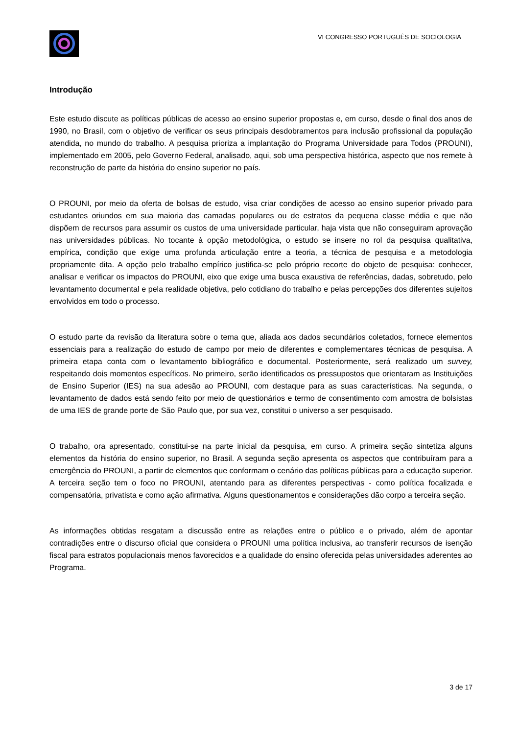VI CONGRESSO PORTUGUÊS DE SOCIOLOGIA
Introdução
Este estudo discute as políticas públicas de acesso ao ensino superior propostas e, em curso, desde o final dos anos de 1990, no Brasil, com o objetivo de verificar os seus principais desdobramentos para inclusão profissional da população atendida, no mundo do trabalho. A pesquisa prioriza a implantação do Programa Universidade para Todos (PROUNI), implementado em 2005, pelo Governo Federal, analisado, aqui, sob uma perspectiva histórica, aspecto que nos remete à reconstrução de parte da história do ensino superior no país.
O PROUNI, por meio da oferta de bolsas de estudo, visa criar condições de acesso ao ensino superior privado para estudantes oriundos em sua maioria das camadas populares ou de estratos da pequena classe média e que não dispõem de recursos para assumir os custos de uma universidade particular, haja vista que não conseguiram aprovação nas universidades públicas. No tocante à opção metodológica, o estudo se insere no rol da pesquisa qualitativa, empírica, condição que exige uma profunda articulação entre a teoria, a técnica de pesquisa e a metodologia propriamente dita. A opção pelo trabalho empírico justifica-se pelo próprio recorte do objeto de pesquisa: conhecer, analisar e verificar os impactos do PROUNI, eixo que exige uma busca exaustiva de referências, dadas, sobretudo, pelo levantamento documental e pela realidade objetiva, pelo cotidiano do trabalho e pelas percepções dos diferentes sujeitos envolvidos em todo o processo.
O estudo parte da revisão da literatura sobre o tema que, aliada aos dados secundários coletados, fornece elementos essenciais para a realização do estudo de campo por meio de diferentes e complementares técnicas de pesquisa. A primeira etapa conta com o levantamento bibliográfico e documental. Posteriormente, será realizado um survey, respeitando dois momentos específicos. No primeiro, serão identificados os pressupostos que orientaram as Instituições de Ensino Superior (IES) na sua adesão ao PROUNI, com destaque para as suas características. Na segunda, o levantamento de dados está sendo feito por meio de questionários e termo de consentimento com amostra de bolsistas de uma IES de grande porte de São Paulo que, por sua vez, constitui o universo a ser pesquisado.
O trabalho, ora apresentado, constitui-se na parte inicial da pesquisa, em curso. A primeira seção sintetiza alguns elementos da história do ensino superior, no Brasil. A segunda seção apresenta os aspectos que contribuíram para a emergência do PROUNI, a partir de elementos que conformam o cenário das políticas públicas para a educação superior. A terceira seção tem o foco no PROUNI, atentando para as diferentes perspectivas - como política focalizada e compensatória, privatista e como ação afirmativa. Alguns questionamentos e considerações dão corpo a terceira seção.
As informações obtidas resgatam a discussão entre as relações entre o público e o privado, além de apontar contradições entre o discurso oficial que considera o PROUNI uma política inclusiva, ao transferir recursos de isenção fiscal para estratos populacionais menos favorecidos e a qualidade do ensino oferecida pelas universidades aderentes ao Programa.
3 de 17